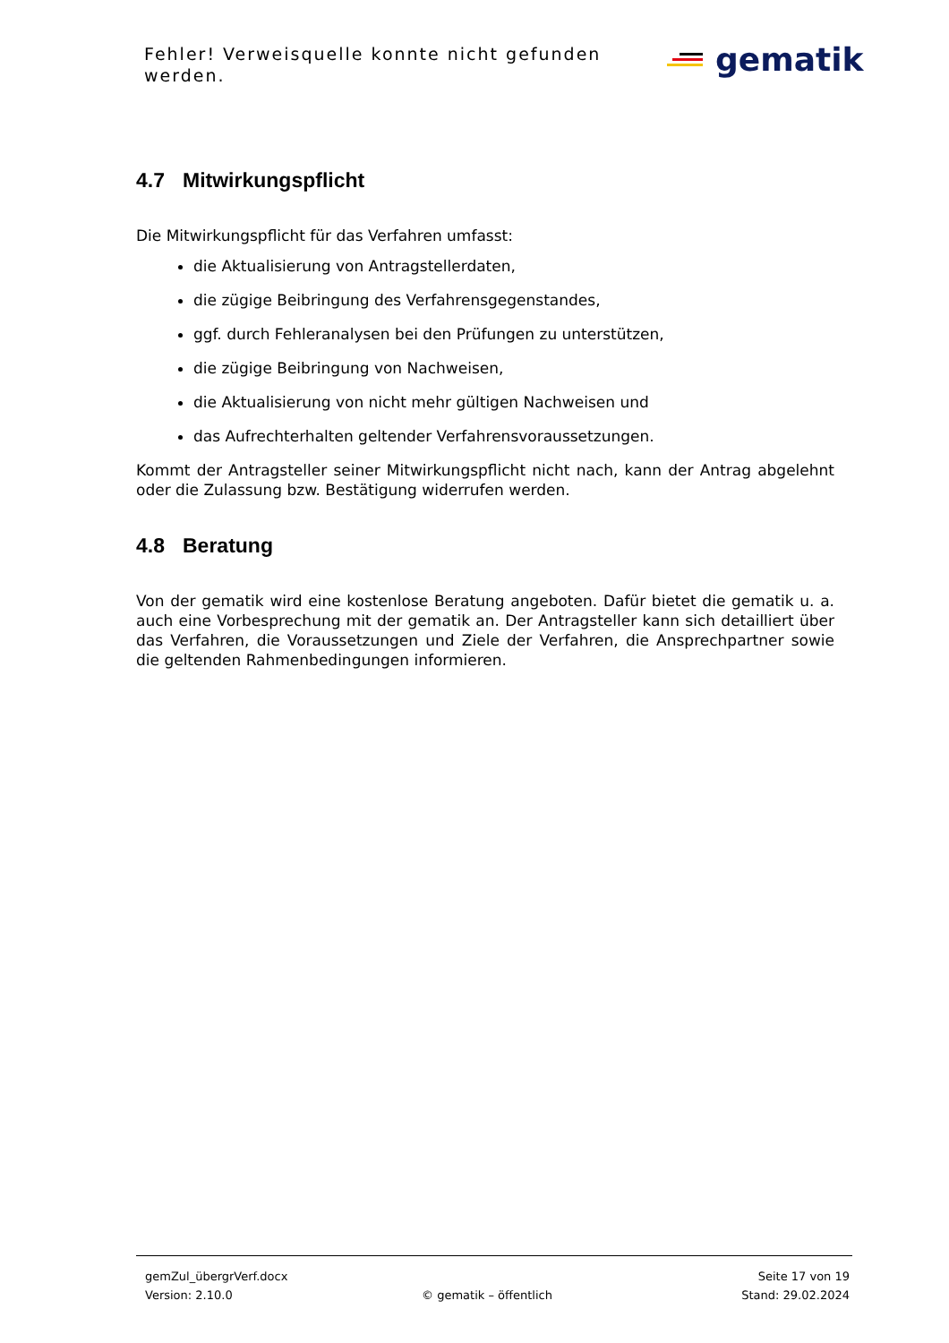Fehler! Verweisquelle konnte nicht gefunden werden.
gematik
4.7 Mitwirkungspflicht
Die Mitwirkungspflicht für das Verfahren umfasst:
die Aktualisierung von Antragstellerdaten,
die zügige Beibringung des Verfahrensgegenstandes,
ggf. durch Fehleranalysen bei den Prüfungen zu unterstützen,
die zügige Beibringung von Nachweisen,
die Aktualisierung von nicht mehr gültigen Nachweisen und
das Aufrechterhalten geltender Verfahrensvoraussetzungen.
Kommt der Antragsteller seiner Mitwirkungspflicht nicht nach, kann der Antrag abgelehnt oder die Zulassung bzw. Bestätigung widerrufen werden.
4.8 Beratung
Von der gematik wird eine kostenlose Beratung angeboten. Dafür bietet die gematik u. a. auch eine Vorbesprechung mit der gematik an. Der Antragsteller kann sich detailliert über das Verfahren, die Voraussetzungen und Ziele der Verfahren, die Ansprechpartner sowie die geltenden Rahmenbedingungen informieren.
gemZul_übergrVerf.docx Seite 17 von 19
Version: 2.10.0 © gematik – öffentlich Stand: 29.02.2024